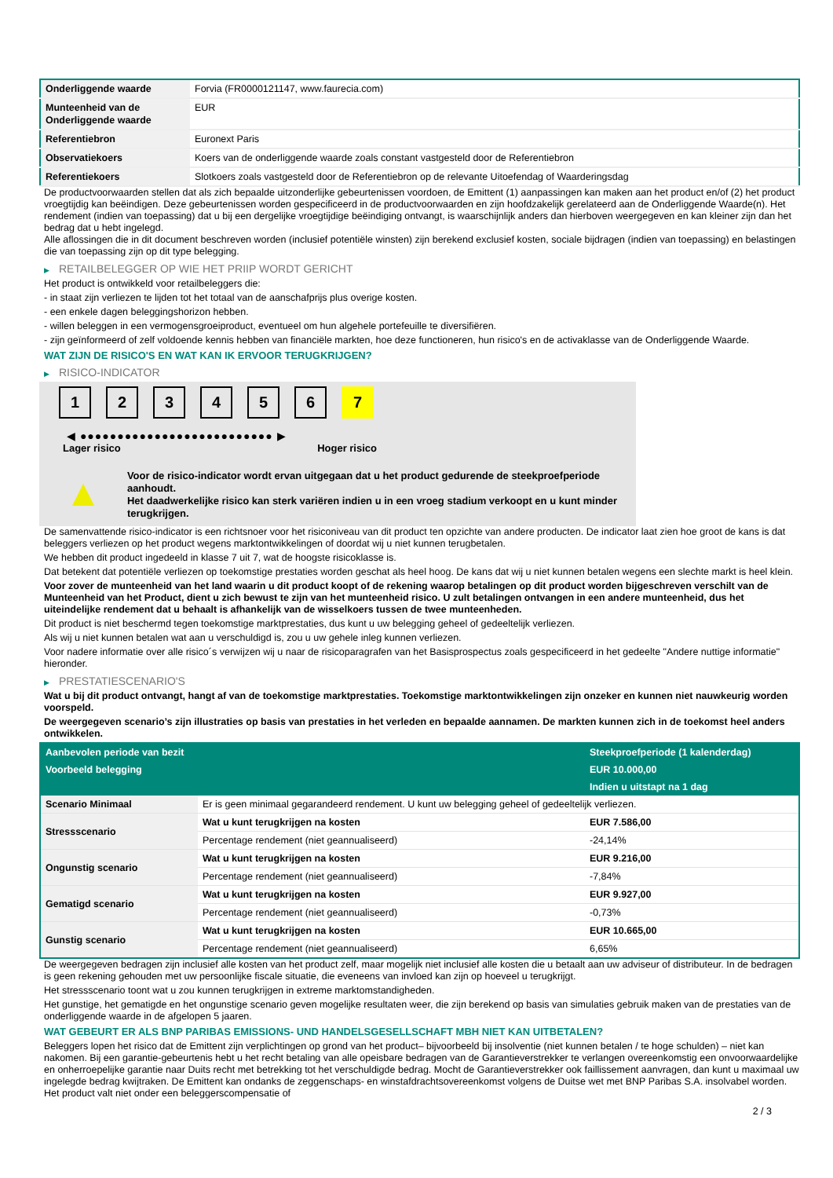| Onderliggende waarde | Forvia (FR0000121147, www.faurecia.com) |
| Munteenheid van de Onderliggende waarde | EUR |
| Referentiebron | Euronext Paris |
| Observatiekoers | Koers van de onderliggende waarde zoals constant vastgesteld door de Referentiebron |
| Referentiekoers | Slotkoers zoals vastgesteld door de Referentiebron op de relevante Uitoefendag of Waarderingsdag |
De productvoorwaarden stellen dat als zich bepaalde uitzonderlijke gebeurtenissen voordoen, de Emittent (1) aanpassingen kan maken aan het product en/of (2) het product vroegtijdig kan beëindigen. Deze gebeurtenissen worden gespecificeerd in de productvoorwaarden en zijn hoofdzakelijk gerelateerd aan de Onderliggende Waarde(n). Het rendement (indien van toepassing) dat u bij een dergelijke vroegtijdige beëindiging ontvangt, is waarschijnlijk anders dan hierboven weergegeven en kan kleiner zijn dan het bedrag dat u hebt ingelegd.
Alle aflossingen die in dit document beschreven worden (inclusief potentiële winsten) zijn berekend exclusief kosten, sociale bijdragen (indien van toepassing) en belastingen die van toepassing zijn op dit type belegging.
▶ RETAILBELEGGER OP WIE HET PRIIP WORDT GERICHT
Het product is ontwikkeld voor retailbeleggers die:
- in staat zijn verliezen te lijden tot het totaal van de aanschafprijs plus overige kosten.
- een enkele dagen beleggingshorizon hebben.
- willen beleggen in een vermogensgroeiproduct, eventueel om hun algehele portefeuille te diversifiëren.
- zijn geïnformeerd of zelf voldoende kennis hebben van financiële markten, hoe deze functioneren, hun risico's en de activaklasse van de Onderliggende Waarde.
WAT ZIJN DE RISICO'S EN WAT KAN IK ERVOOR TERUGKRIJGEN?
▶ RISICO-INDICATOR
1 2 3 4 5 6 7
◀ ●●●●●●●●●●●●●●●●●●●●●●●●●● ▶
Lager risico Hoger risico
▲
Voor de risico-indicator wordt ervan uitgegaan dat u het product gedurende de steekproefperiode aanhoudt.
Het daadwerkelijke risico kan sterk variëren indien u in een vroeg stadium verkoopt en u kunt minder terugkrijgen.
De samenvattende risico-indicator is een richtsnoer voor het risiconiveau van dit product ten opzichte van andere producten. De indicator laat zien hoe groot de kans is dat beleggers verliezen op het product wegens marktontwikkelingen of doordat wij u niet kunnen terugbetalen.
We hebben dit product ingedeeld in klasse 7 uit 7, wat de hoogste risicoklasse is.
Dat betekent dat potentiële verliezen op toekomstige prestaties worden geschat als heel hoog. De kans dat wij u niet kunnen betalen wegens een slechte markt is heel klein.
Voor zover de munteenheid van het land waarin u dit product koopt of de rekening waarop betalingen op dit product worden bijgeschreven verschilt van de Munteenheid van het Product, dient u zich bewust te zijn van het munteenheid risico. U zult betalingen ontvangen in een andere munteenheid, dus het uiteindelijke rendement dat u behaalt is afhankelijk van de wisselkoers tussen de twee munteenheden.
Dit product is niet beschermd tegen toekomstige marktprestaties, dus kunt u uw belegging geheel of gedeeltelijk verliezen.
Als wij u niet kunnen betalen wat aan u verschuldigd is, zou u uw gehele inleg kunnen verliezen.
Voor nadere informatie over alle risico´s verwijzen wij u naar de risicoparagrafen van het Basisprospectus zoals gespecificeerd in het gedeelte "Andere nuttige informatie" hieronder.
▶ PRESTATIESCENARIO'S
Wat u bij dit product ontvangt, hangt af van de toekomstige marktprestaties. Toekomstige marktontwikkelingen zijn onzeker en kunnen niet nauwkeurig worden voorspeld.
De weergegeven scenario’s zijn illustraties op basis van prestaties in het verleden en bepaalde aannamen. De markten kunnen zich in de toekomst heel anders ontwikkelen.
| Aanbevolen periode van bezit | | Steekproefperiode (1 kalenderdag) |
| Voorbeeld belegging | | EUR 10.000,00 |
| | | Indien u uitstapt na 1 dag |
| Scenario Minimaal | Er is geen minimaal gegarandeerd rendement. U kunt uw belegging geheel of gedeeltelijk verliezen. | |
| Stressscenario | Wat u kunt terugkrijgen na kosten | EUR 7.586,00 |
| | Percentage rendement (niet geannualiseerd) | -24,14% |
| Ongunstig scenario | Wat u kunt terugkrijgen na kosten | EUR 9.216,00 |
| | Percentage rendement (niet geannualiseerd) | -7,84% |
| Gematigd scenario | Wat u kunt terugkrijgen na kosten | EUR 9.927,00 |
| | Percentage rendement (niet geannualiseerd) | -0,73% |
| Gunstig scenario | Wat u kunt terugkrijgen na kosten | EUR 10.665,00 |
| | Percentage rendement (niet geannualiseerd) | 6,65% |
De weergegeven bedragen zijn inclusief alle kosten van het product zelf, maar mogelijk niet inclusief alle kosten die u betaalt aan uw adviseur of distributeur. In de bedragen is geen rekening gehouden met uw persoonlijke fiscale situatie, die eveneens van invloed kan zijn op hoeveel u terugkrijgt.
Het stressscenario toont wat u zou kunnen terugkrijgen in extreme marktomstandigheden.
Het gunstige, het gematigde en het ongunstige scenario geven mogelijke resultaten weer, die zijn berekend op basis van simulaties gebruik maken van de prestaties van de onderliggende waarde in de afgelopen 5 jaaren.
WAT GEBEURT ER ALS BNP PARIBAS EMISSIONS- UND HANDELSGESELLSCHAFT MBH NIET KAN UITBETALEN?
Beleggers lopen het risico dat de Emittent zijn verplichtingen op grond van het product– bijvoorbeeld bij insolventie (niet kunnen betalen / te hoge schulden) – niet kan nakomen. Bij een garantie-gebeurtenis hebt u het recht betaling van alle opeisbare bedragen van de Garantieverstrekker te verlangen overeenkomstig een onvoorwaardelijke en onherroepelijke garantie naar Duits recht met betrekking tot het verschuldigde bedrag. Mocht de Garantieverstrekker ook faillissement aanvragen, dan kunt u maximaal uw ingelegde bedrag kwijtraken. De Emittent kan ondanks de zeggenschaps- en winstafdrachtsovereenkomst volgens de Duitse wet met BNP Paribas S.A. insolvabel worden. Het product valt niet onder een beleggerscompensatie of
2 / 3